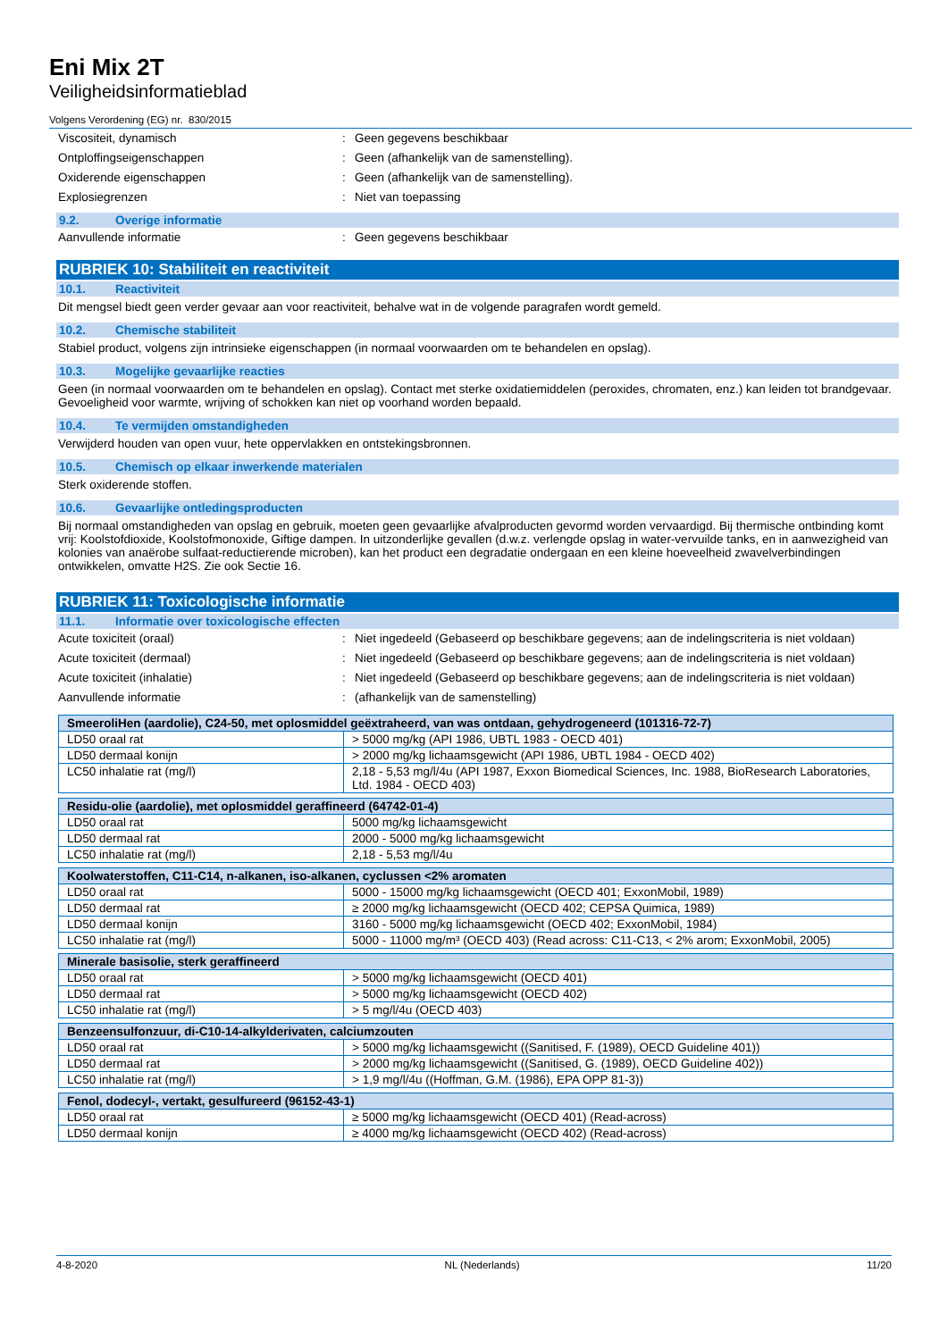Eni Mix 2T
Veiligheidsinformatieblad
Volgens Verordening (EG) nr. 830/2015
Viscositeit, dynamisch : Geen gegevens beschikbaar
Ontploffingseigenschappen : Geen (afhankelijk van de samenstelling).
Oxiderende eigenschappen : Geen (afhankelijk van de samenstelling).
Explosiegrenzen : Niet van toepassing
9.2. Overige informatie
Aanvullende informatie : Geen gegevens beschikbaar
RUBRIEK 10: Stabiliteit en reactiviteit
10.1. Reactiviteit
Dit mengsel biedt geen verder gevaar aan voor reactiviteit, behalve wat in de volgende paragrafen wordt gemeld.
10.2. Chemische stabiliteit
Stabiel product, volgens zijn intrinsieke eigenschappen (in normaal voorwaarden om te behandelen en opslag).
10.3. Mogelijke gevaarlijke reacties
Geen (in normaal voorwaarden om te behandelen en opslag). Contact met sterke oxidatiemiddelen (peroxides, chromaten, enz.) kan leiden tot brandgevaar. Gevoeligheid voor warmte, wrijving of schokken kan niet op voorhand worden bepaald.
10.4. Te vermijden omstandigheden
Verwijderd houden van open vuur, hete oppervlakken en ontstekingsbronnen.
10.5. Chemisch op elkaar inwerkende materialen
Sterk oxiderende stoffen.
10.6. Gevaarlijke ontledingsproducten
Bij normaal omstandigheden van opslag en gebruik, moeten geen gevaarlijke afvalproducten gevormd worden vervaardigd. Bij thermische ontbinding komt vrij: Koolstofdioxide, Koolstofmonoxide, Giftige dampen. In uitzonderlijke gevallen (d.w.z. verlengde opslag in water-vervuilde tanks, en in aanwezigheid van kolonies van anaërobe sulfaat-reductierende microben), kan het product een degradatie ondergaan en een kleine hoeveelheid zwavelverbindingen ontwikkelen, omvatte H2S. Zie ook Sectie 16.
RUBRIEK 11: Toxicologische informatie
11.1. Informatie over toxicologische effecten
Acute toxiciteit (oraal) : Niet ingedeeld (Gebaseerd op beschikbare gegevens; aan de indelingscriteria is niet voldaan)
Acute toxiciteit (dermaal) : Niet ingedeeld (Gebaseerd op beschikbare gegevens; aan de indelingscriteria is niet voldaan)
Acute toxiciteit (inhalatie) : Niet ingedeeld (Gebaseerd op beschikbare gegevens; aan de indelingscriteria is niet voldaan)
Aanvullende informatie : (afhankelijk van de samenstelling)
| SmeeroliHen (aardolie), C24-50, met oplosmiddel geëxtraheerd, van was ontdaan, gehydrogeneerd (101316-72-7) | |
| --- | --- |
| LD50 oraal rat | > 5000 mg/kg (API 1986, UBTL 1983 - OECD 401) |
| LD50 dermaal konijn | > 2000 mg/kg lichaamsgewicht (API 1986, UBTL 1984 - OECD 402) |
| LC50 inhalatie rat (mg/l) | 2,18 - 5,53 mg/l/4u (API 1987, Exxon Biomedical Sciences, Inc. 1988, BioResearch Laboratories, Ltd. 1984 - OECD 403) |
| Residu-olie (aardolie), met oplosmiddel geraffineerd (64742-01-4) | |
| --- | --- |
| LD50 oraal rat | 5000 mg/kg lichaamsgewicht |
| LD50 dermaal rat | 2000 - 5000 mg/kg lichaamsgewicht |
| LC50 inhalatie rat (mg/l) | 2,18 - 5,53 mg/l/4u |
| Koolwaterstoffen, C11-C14, n-alkanen, iso-alkanen, cyclussen <2% aromaten | |
| --- | --- |
| LD50 oraal rat | 5000 - 15000 mg/kg lichaamsgewicht (OECD 401; ExxonMobil, 1989) |
| LD50 dermaal rat | ≥ 2000 mg/kg lichaamsgewicht (OECD 402; CEPSA Quimica, 1989) |
| LD50 dermaal konijn | 3160 - 5000 mg/kg lichaamsgewicht (OECD 402; ExxonMobil, 1984) |
| LC50 inhalatie rat (mg/l) | 5000 - 11000 mg/m³ (OECD 403) (Read across: C11-C13, < 2% arom; ExxonMobil, 2005) |
| Minerale basisolie, sterk geraffineerd | |
| --- | --- |
| LD50 oraal rat | > 5000 mg/kg lichaamsgewicht (OECD 401) |
| LD50 dermaal rat | > 5000 mg/kg lichaamsgewicht (OECD 402) |
| LC50 inhalatie rat (mg/l) | > 5 mg/l/4u (OECD 403) |
| Benzeensulfonzuur, di-C10-14-alkylderivaten, calciumzouten | |
| --- | --- |
| LD50 oraal rat | > 5000 mg/kg lichaamsgewicht ((Sanitised, F. (1989), OECD Guideline 401)) |
| LD50 dermaal rat | > 2000 mg/kg lichaamsgewicht ((Sanitised, G. (1989), OECD Guideline 402)) |
| LC50 inhalatie rat (mg/l) | > 1,9 mg/l/4u ((Hoffman, G.M. (1986), EPA OPP 81-3)) |
| Fenol, dodecyl-, vertakt, gesulfureerd (96152-43-1) | |
| --- | --- |
| LD50 oraal rat | ≥ 5000 mg/kg lichaamsgewicht (OECD 401) (Read-across) |
| LD50 dermaal konijn | ≥ 4000 mg/kg lichaamsgewicht (OECD 402) (Read-across) |
4-8-2020 NL (Nederlands) 11/20